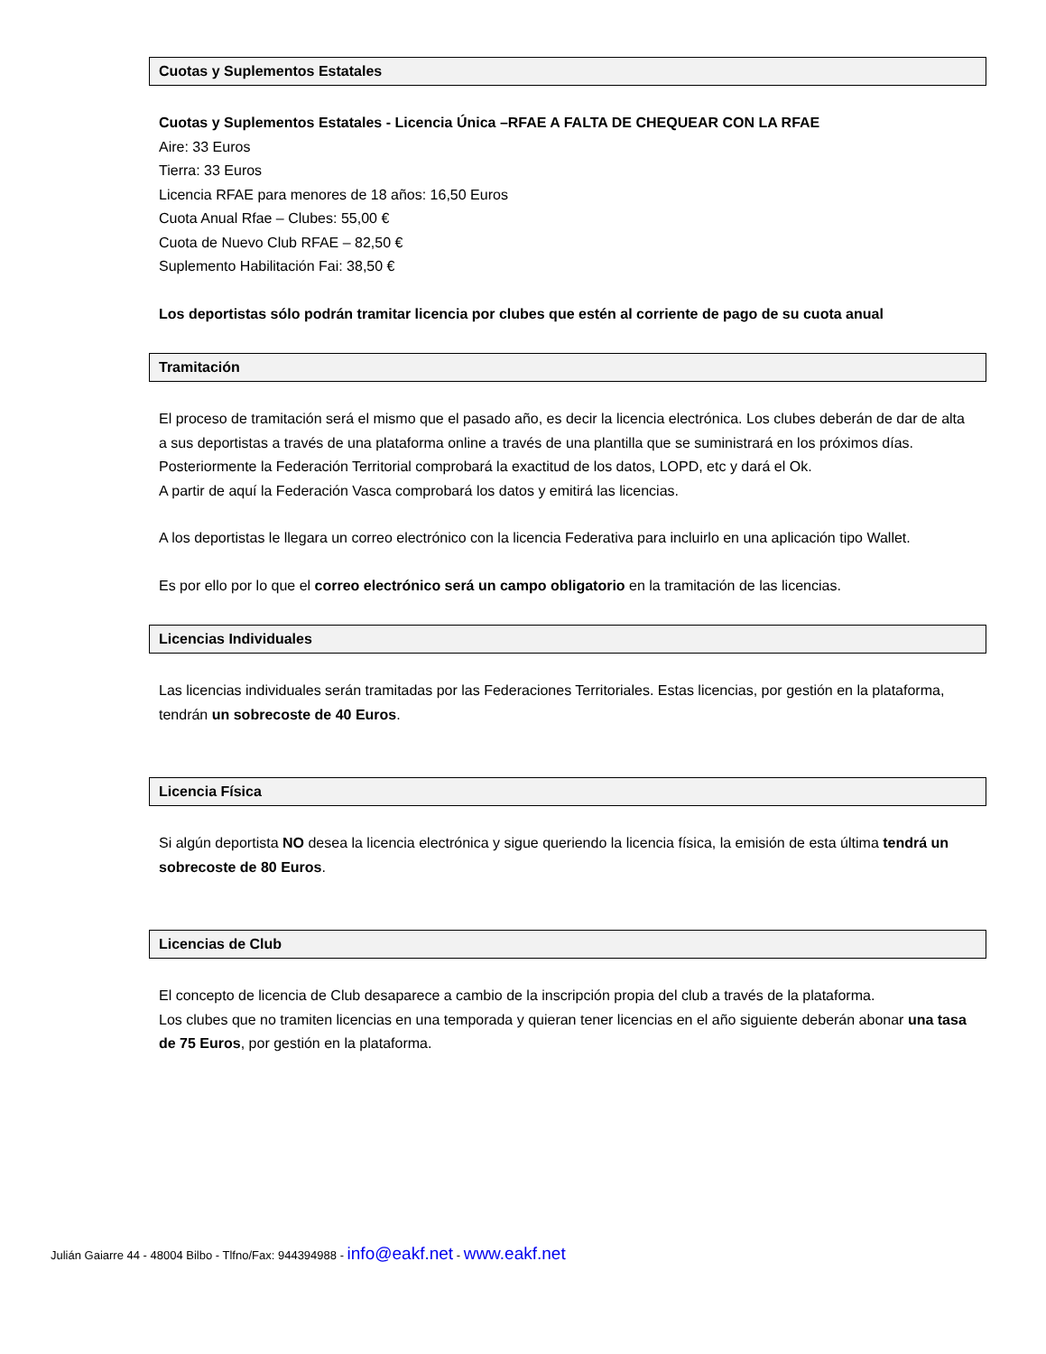Cuotas y Suplementos Estatales
Cuotas y Suplementos Estatales - Licencia Única –RFAE A FALTA DE CHEQUEAR CON LA RFAE
Aire: 33 Euros
Tierra: 33 Euros
Licencia RFAE para menores de 18 años: 16,50 Euros
Cuota Anual Rfae – Clubes: 55,00 €
Cuota de Nuevo Club RFAE – 82,50 €
Suplemento Habilitación Fai: 38,50 €
Los deportistas sólo podrán tramitar licencia por clubes que estén al corriente de pago de su cuota anual
Tramitación
El proceso de tramitación será el mismo que el pasado año, es decir la licencia electrónica. Los clubes deberán de dar de alta a sus deportistas a través de una plataforma online a través de una plantilla que se suministrará en los próximos días. Posteriormente la Federación Territorial comprobará la exactitud de los datos, LOPD, etc y dará el Ok.
A partir de aquí la Federación Vasca comprobará los datos y emitirá las licencias.
A los deportistas le llegara un correo electrónico con la licencia Federativa para incluirlo en una aplicación tipo Wallet.
Es por ello por lo que el correo electrónico será un campo obligatorio en la tramitación de las licencias.
Licencias Individuales
Las licencias individuales serán tramitadas por las Federaciones Territoriales. Estas licencias, por gestión en la plataforma, tendrán un sobrecoste de 40 Euros.
Licencia Física
Si algún deportista NO desea la licencia electrónica y sigue queriendo la licencia física, la emisión de esta última tendrá un sobrecoste de 80 Euros.
Licencias de Club
El concepto de licencia de Club desaparece a cambio de la inscripción propia del club a través de la plataforma.
Los clubes que no tramiten licencias en una temporada y quieran tener licencias en el año siguiente deberán abonar una tasa de 75 Euros, por gestión en la plataforma.
Julián Gaiarre 44 - 48004 Bilbo - Tlfno/Fax: 944394988 - info@eakf.net - www.eakf.net